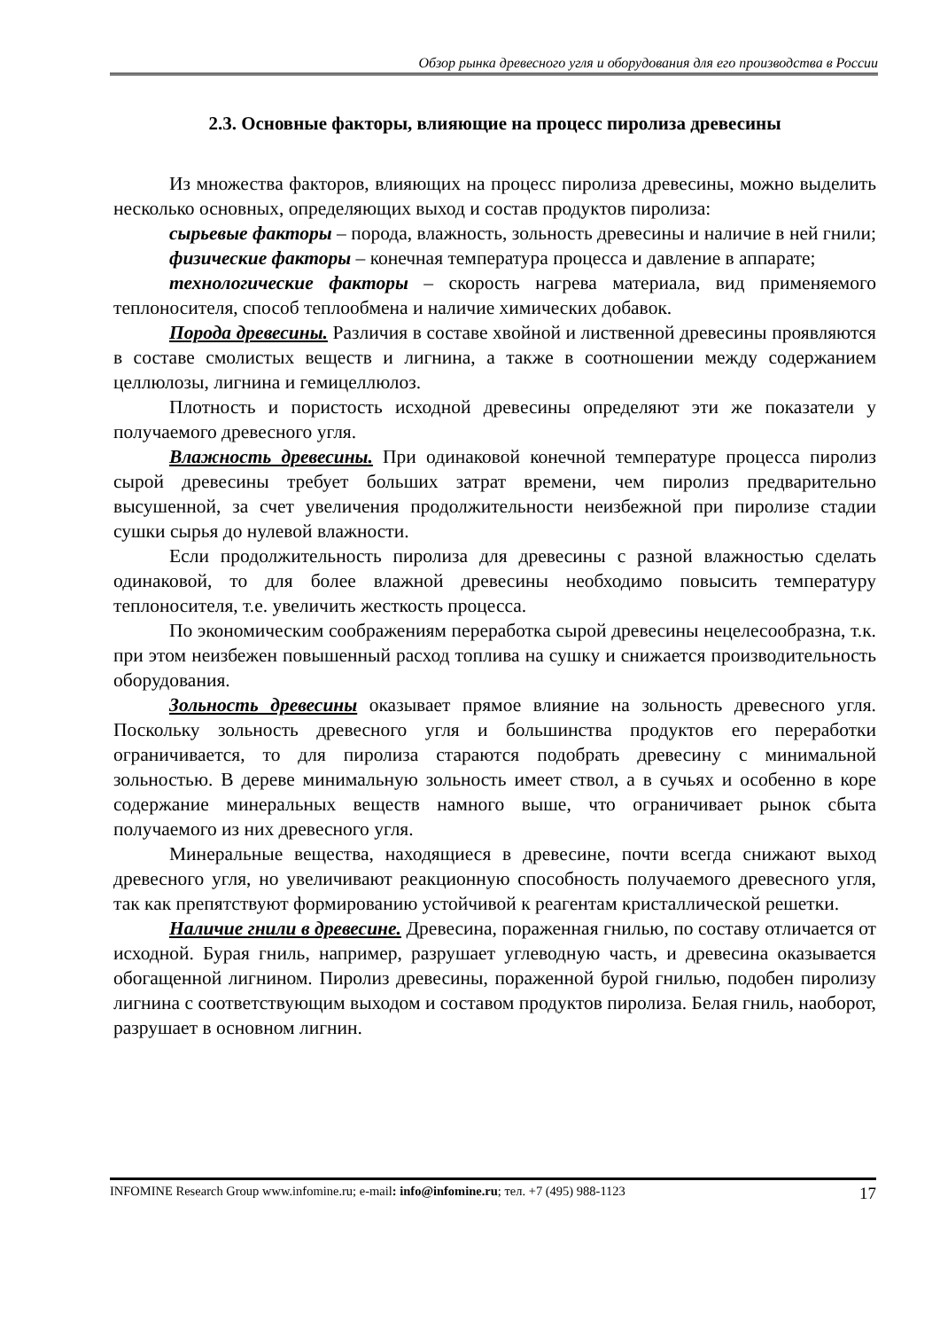Обзор рынка древесного угля и оборудования для его производства в России
2.3. Основные факторы, влияющие на процесс пиролиза древесины
Из множества факторов, влияющих на процесс пиролиза древесины, можно выделить несколько основных, определяющих выход и состав продуктов пиролиза:
сырьевые факторы – порода, влажность, зольность древесины и наличие в ней гнили;
физические факторы – конечная температура процесса и давление в аппарате;
технологические факторы – скорость нагрева материала, вид применяемого теплоносителя, способ теплообмена и наличие химических добавок.
Порода древесины. Различия в составе хвойной и лиственной древесины проявляются в составе смолистых веществ и лигнина, а также в соотношении между содержанием целлюлозы, лигнина и гемицеллюлоз.
Плотность и пористость исходной древесины определяют эти же показатели у получаемого древесного угля.
Влажность древесины. При одинаковой конечной температуре процесса пиролиз сырой древесины требует больших затрат времени, чем пиролиз предварительно высушенной, за счет увеличения продолжительности неизбежной при пиролизе стадии сушки сырья до нулевой влажности.
Если продолжительность пиролиза для древесины с разной влажностью сделать одинаковой, то для более влажной древесины необходимо повысить температуру теплоносителя, т.е. увеличить жесткость процесса.
По экономическим соображениям переработка сырой древесины нецелесообразна, т.к. при этом неизбежен повышенный расход топлива на сушку и снижается производительность оборудования.
Зольность древесины оказывает прямое влияние на зольность древесного угля. Поскольку зольность древесного угля и большинства продуктов его переработки ограничивается, то для пиролиза стараются подобрать древесину с минимальной зольностью. В дереве минимальную зольность имеет ствол, а в сучьях и особенно в коре содержание минеральных веществ намного выше, что ограничивает рынок сбыта получаемого из них древесного угля.
Минеральные вещества, находящиеся в древесине, почти всегда снижают выход древесного угля, но увеличивают реакционную способность получаемого древесного угля, так как препятствуют формированию устойчивой к реагентам кристаллической решетки.
Наличие гнили в древесине. Древесина, пораженная гнилью, по составу отличается от исходной. Бурая гниль, например, разрушает углеводную часть, и древесина оказывается обогащенной лигнином. Пиролиз древесины, пораженной бурой гнилью, подобен пиролизу лигнина с соответствующим выходом и составом продуктов пиролиза. Белая гниль, наоборот, разрушает в основном лигнин.
INFOMINE Research Group www.infomine.ru; e-mail: info@infomine.ru; тел. +7 (495) 988-1123 17